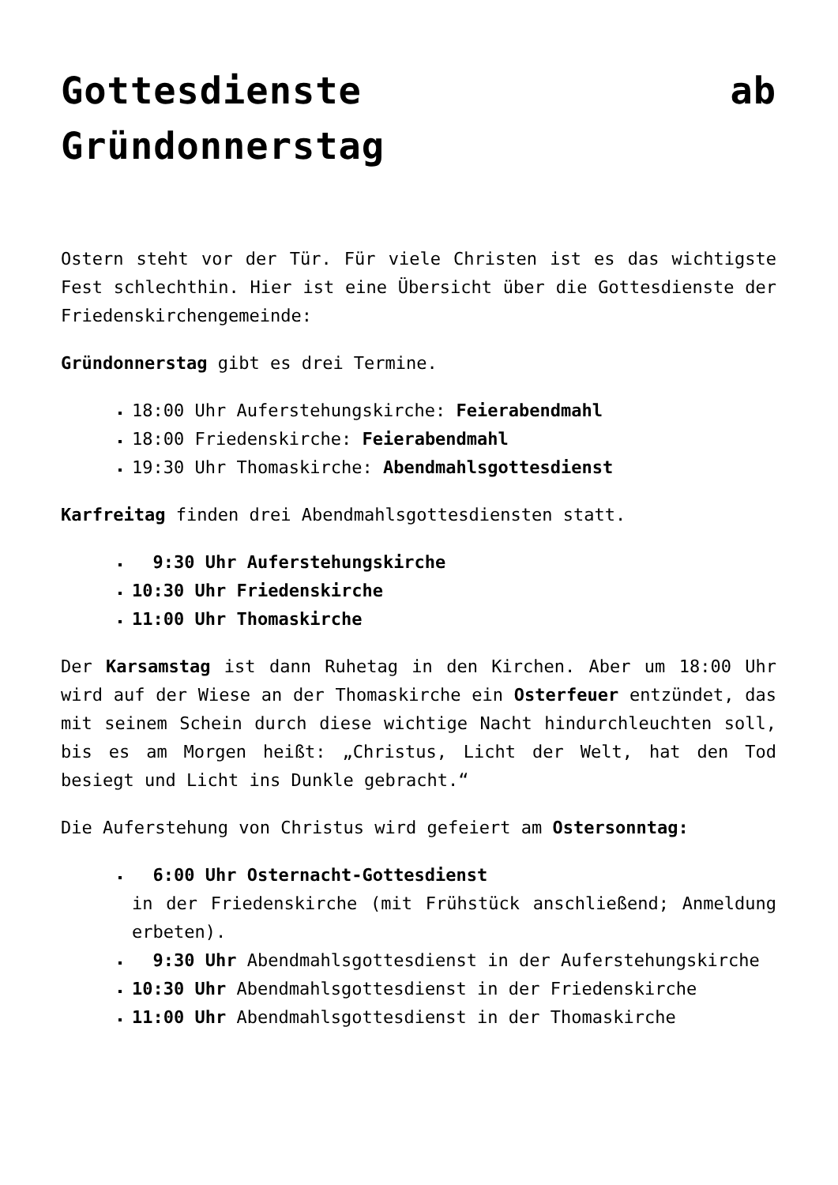Gottesdienste ab Gründonnerstag
Ostern steht vor der Tür. Für viele Christen ist es das wichtigste Fest schlechthin. Hier ist eine Übersicht über die Gottesdienste der Friedenskirchengemeinde:
Gründonnerstag gibt es drei Termine.
18:00 Uhr Auferstehungskirche: Feierabendmahl
18:00 Friedenskirche: Feierabendmahl
19:30 Uhr Thomaskirche: Abendmahlsgottesdienst
Karfreitag finden drei Abendmahlsgottesdiensten statt.
9:30 Uhr Auferstehungskirche
10:30 Uhr Friedenskirche
11:00 Uhr Thomaskirche
Der Karsamstag ist dann Ruhetag in den Kirchen. Aber um 18:00 Uhr wird auf der Wiese an der Thomaskirche ein Osterfeuer entzündet, das mit seinem Schein durch diese wichtige Nacht hindurchleuchten soll, bis es am Morgen heißt: „Christus, Licht der Welt, hat den Tod besiegt und Licht ins Dunkle gebracht.“
Die Auferstehung von Christus wird gefeiert am Ostersonntag:
6:00 Uhr Osternacht-Gottesdienst
in der Friedenskirche (mit Frühstück anschließend; Anmeldung erbeten).
9:30 Uhr Abendmahlsgottesdienst in der Auferstehungskirche
10:30 Uhr Abendmahlsgottesdienst in der Friedenskirche
11:00 Uhr Abendmahlsgottesdienst in der Thomaskirche